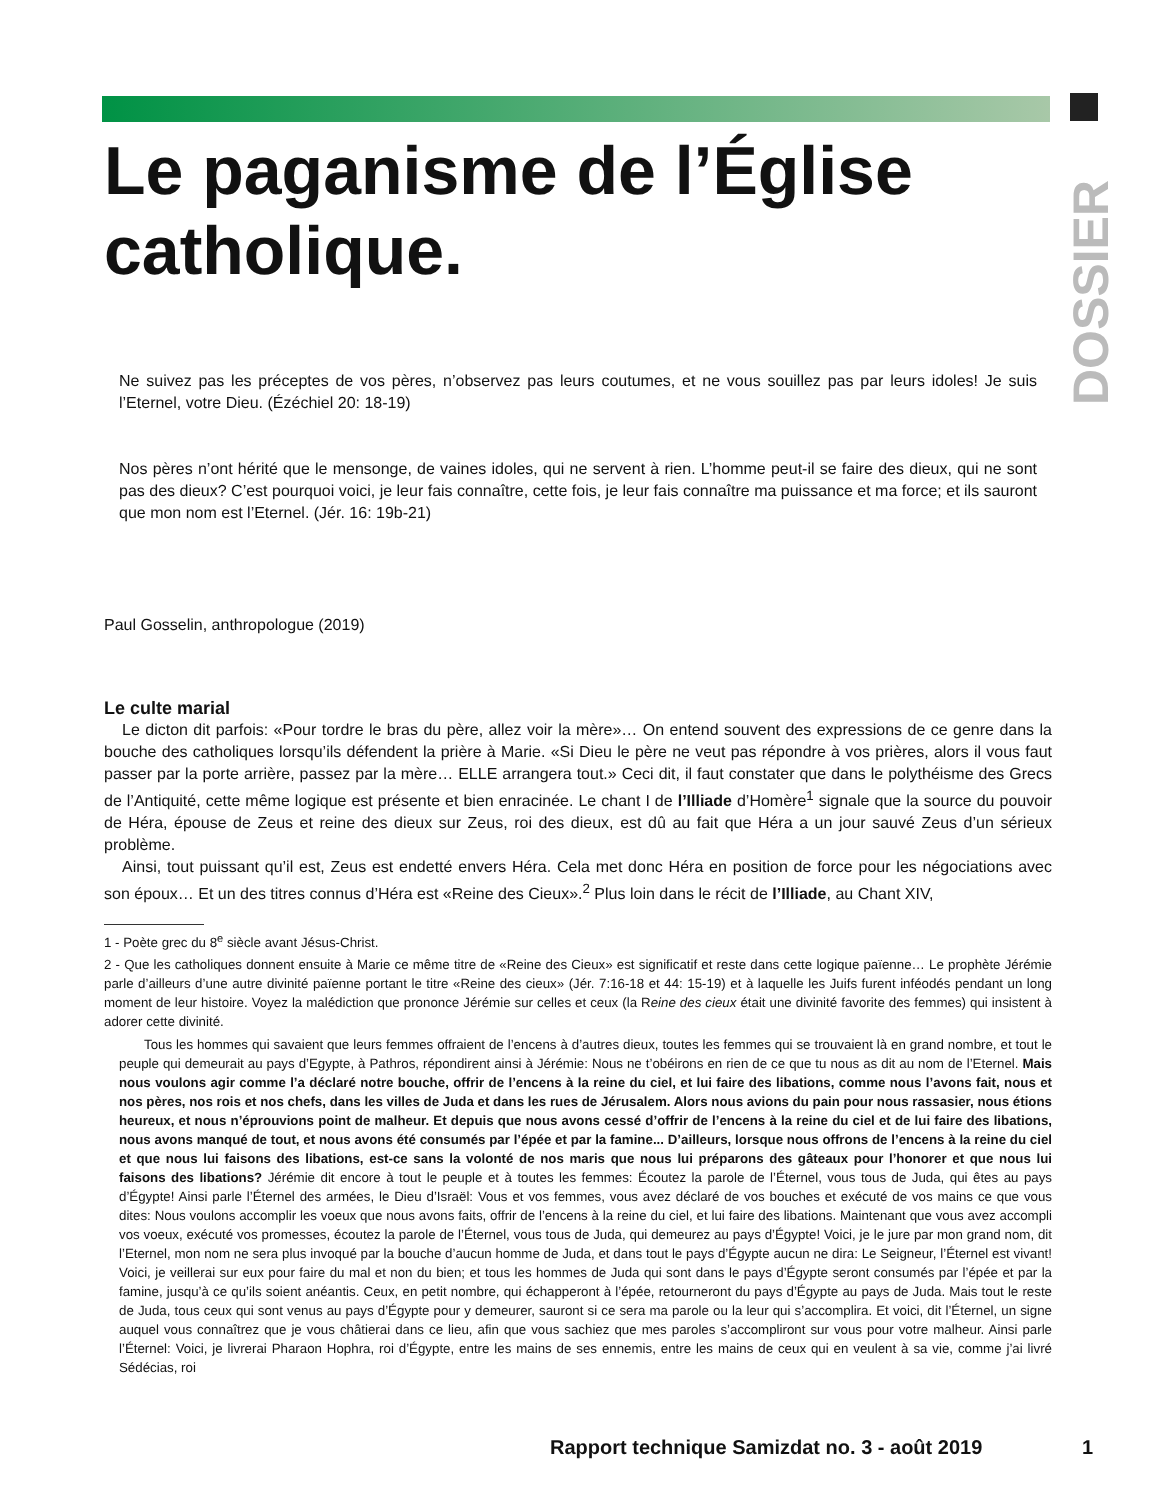DOSSIER
Le paganisme de l’Église catholique.
Ne suivez pas les préceptes de vos pères, n’observez pas leurs coutumes, et ne vous souillez pas par leurs idoles! Je suis l’Eternel, votre Dieu. (Ézéchiel 20: 18-19)
Nos pères n’ont hérité que le mensonge, de vaines idoles, qui ne servent à rien. L’homme peut-il se faire des dieux, qui ne sont pas des dieux? C’est pourquoi voici, je leur fais connaître, cette fois, je leur fais connaître ma puissance et ma force; et ils sauront que mon nom est l’Eternel. (Jér. 16: 19b-21)
Paul Gosselin, anthropologue (2019)
Le culte marial
Le dicton dit parfois: «Pour tordre le bras du père, allez voir la mère»… On entend souvent des expressions de ce genre dans la bouche des catholiques lorsqu’ils défendent la prière à Marie. «Si Dieu le père ne veut pas répondre à vos prières, alors il vous faut passer par la porte arrière, passez par la mère… ELLE arrangera tout.» Ceci dit, il faut constater que dans le polythéisme des Grecs de l’Antiquité, cette même logique est présente et bien enracinée. Le chant I de l’Illiade d’Homère<sup>1</sup> signale que la source du pouvoir de Héra, épouse de Zeus et reine des dieux sur Zeus, roi des dieux, est dû au fait que Héra a un jour sauvé Zeus d’un sérieux problème.
Ainsi, tout puissant qu’il est, Zeus est endetté envers Héra. Cela met donc Héra en position de force pour les négociations avec son époux… Et un des titres connus d’Héra est «Reine des Cieux».<sup>2</sup> Plus loin dans le récit de l’Illiade, au Chant XIV,
1 - Poète grec du 8<sup>e</sup> siècle avant Jésus-Christ.
2 - Que les catholiques donnent ensuite à Marie ce même titre de «Reine des Cieux» est significatif et reste dans cette logique païenne… Le prophète Jérémie parle d’ailleurs d’une autre divinité païenne portant le titre «Reine des cieux» (Jér. 7:16-18 et 44: 15-19) et à laquelle les Juifs furent inféodés pendant un long moment de leur histoire. Voyez la malédiction que prononce Jérémie sur celles et ceux (la Reine des cieux était une divinité favorite des femmes) qui insistent à adorer cette divinité.
Tous les hommes qui savaient que leurs femmes offraient de l’encens à d’autres dieux, toutes les femmes qui se trouvaient là en grand nombre, et tout le peuple qui demeurait au pays d’Egypte, à Pathros, répondirent ainsi à Jérémie: Nous ne t’obéirons en rien de ce que tu nous as dit au nom de l’Eternel. Mais nous voulons agir comme l’a déclaré notre bouche, offrir de l’encens à la reine du ciel, et lui faire des libations, comme nous l’avons fait, nous et nos pères, nos rois et nos chefs, dans les villes de Juda et dans les rues de Jérusalem. Alors nous avions du pain pour nous rassasier, nous étions heureux, et nous n’éprouvions point de malheur. Et depuis que nous avons cessé d’offrir de l’encens à la reine du ciel et de lui faire des libations, nous avons manqué de tout, et nous avons été consumés par l’épée et par la famine... D’ailleurs, lorsque nous offrons de l’encens à la reine du ciel et que nous lui faisons des libations, est-ce sans la volonté de nos maris que nous lui préparons des gâteaux pour l’honorer et que nous lui faisons des libations? Jérémie dit encore à tout le peuple et à toutes les femmes: Écoutez la parole de l’Éternel, vous tous de Juda, qui êtes au pays d’Égypte! Ainsi parle l’Éternel des armées, le Dieu d’Israël: Vous et vos femmes, vous avez déclaré de vos bouches et exécuté de vos mains ce que vous dites: Nous voulons accomplir les voeux que nous avons faits, offrir de l’encens à la reine du ciel, et lui faire des libations. Maintenant que vous avez accompli vos voeux, exécuté vos promesses, écoutez la parole de l’Éternel, vous tous de Juda, qui demeurez au pays d’Égypte! Voici, je le jure par mon grand nom, dit l’Eternel, mon nom ne sera plus invoqué par la bouche d’aucun homme de Juda, et dans tout le pays d’Égypte aucun ne dira: Le Seigneur, l’Éternel est vivant! Voici, je veillerai sur eux pour faire du mal et non du bien; et tous les hommes de Juda qui sont dans le pays d’Égypte seront consumés par l’épée et par la famine, jusqu’à ce qu’ils soient anéantis. Ceux, en petit nombre, qui échapperont à l’épée, retourneront du pays d’Égypte au pays de Juda. Mais tout le reste de Juda, tous ceux qui sont venus au pays d’Égypte pour y demeurer, sauront si ce sera ma parole ou la leur qui s’accomplira. Et voici, dit l’Éternel, un signe auquel vous connaîtrez que je vous châtierai dans ce lieu, afin que vous sachiez que mes paroles s’accompliront sur vous pour votre malheur. Ainsi parle l’Éternel: Voici, je livrerai Pharaon Hophra, roi d’Égypte, entre les mains de ses ennemis, entre les mains de ceux qui en veulent à sa vie, comme j’ai livré Sédécias, roi
Rapport technique Samizdat no. 3 - août 2019
1